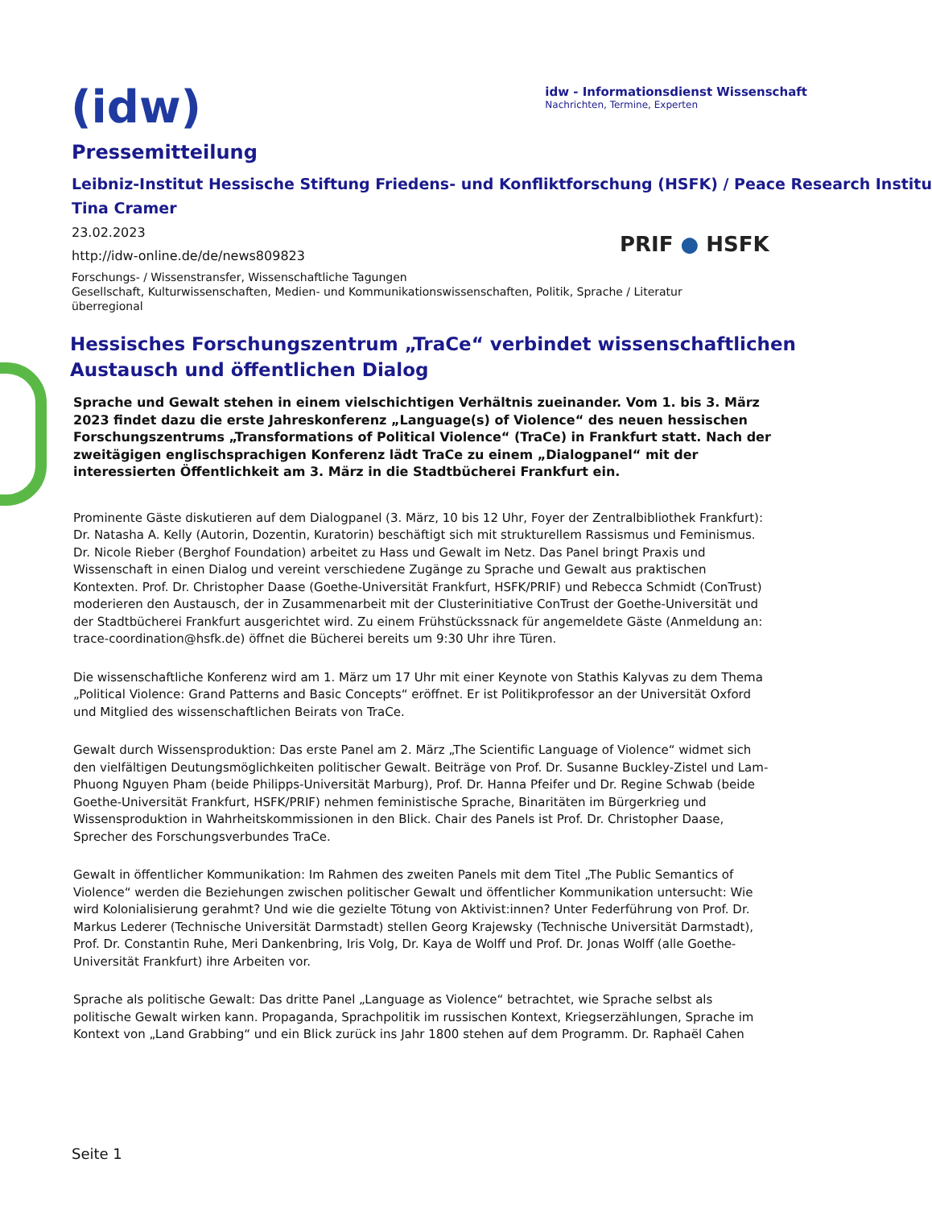(idw)
idw - Informationsdienst Wissenschaft
Nachrichten, Termine, Experten
Pressemitteilung
Leibniz-Institut Hessische Stiftung Friedens- und Konfliktforschung (HSFK) / Peace Research Institu
Tina Cramer
23.02.2023
http://idw-online.de/de/news809823
Forschungs- / Wissenstransfer, Wissenschaftliche Tagungen
Gesellschaft, Kulturwissenschaften, Medien- und Kommunikationswissenschaften, Politik, Sprache / Literatur
überregional
PRIF ● HSFK
Hessisches Forschungszentrum „TraCe“ verbindet wissenschaftlichen Austausch und öffentlichen Dialog
Sprache und Gewalt stehen in einem vielschichtigen Verhältnis zueinander. Vom 1. bis 3. März 2023 findet dazu die erste Jahreskonferenz „Language(s) of Violence“ des neuen hessischen Forschungszentrums „Transformations of Political Violence“ (TraCe) in Frankfurt statt. Nach der zweitägigen englischsprachigen Konferenz lädt TraCe zu einem „Dialogpanel“ mit der interessierten Öffentlichkeit am 3. März in die Stadtbücherei Frankfurt ein.
Prominente Gäste diskutieren auf dem Dialogpanel (3. März, 10 bis 12 Uhr, Foyer der Zentralbibliothek Frankfurt): Dr. Natasha A. Kelly (Autorin, Dozentin, Kuratorin) beschäftigt sich mit strukturellem Rassismus und Feminismus. Dr. Nicole Rieber (Berghof Foundation) arbeitet zu Hass und Gewalt im Netz. Das Panel bringt Praxis und Wissenschaft in einen Dialog und vereint verschiedene Zugänge zu Sprache und Gewalt aus praktischen Kontexten. Prof. Dr. Christopher Daase (Goethe-Universität Frankfurt, HSFK/PRIF) und Rebecca Schmidt (ConTrust) moderieren den Austausch, der in Zusammenarbeit mit der Clusterinitiative ConTrust der Goethe-Universität und der Stadtbücherei Frankfurt ausgerichtet wird. Zu einem Frühstückssnack für angemeldete Gäste (Anmeldung an: trace-coordination@hsfk.de) öffnet die Bücherei bereits um 9:30 Uhr ihre Türen.
Die wissenschaftliche Konferenz wird am 1. März um 17 Uhr mit einer Keynote von Stathis Kalyvas zu dem Thema „Political Violence: Grand Patterns and Basic Concepts“ eröffnet. Er ist Politikprofessor an der Universität Oxford und Mitglied des wissenschaftlichen Beirats von TraCe.
Gewalt durch Wissensproduktion: Das erste Panel am 2. März „The Scientific Language of Violence“ widmet sich den vielfältigen Deutungsmöglichkeiten politischer Gewalt. Beiträge von Prof. Dr. Susanne Buckley-Zistel und Lam-Phuong Nguyen Pham (beide Philipps-Universität Marburg), Prof. Dr. Hanna Pfeifer und Dr. Regine Schwab (beide Goethe-Universität Frankfurt, HSFK/PRIF) nehmen feministische Sprache, Binaritäten im Bürgerkrieg und Wissensproduktion in Wahrheitskommissionen in den Blick. Chair des Panels ist Prof. Dr. Christopher Daase, Sprecher des Forschungsverbundes TraCe.
Gewalt in öffentlicher Kommunikation: Im Rahmen des zweiten Panels mit dem Titel „The Public Semantics of Violence“ werden die Beziehungen zwischen politischer Gewalt und öffentlicher Kommunikation untersucht: Wie wird Kolonialisierung gerahmt? Und wie die gezielte Tötung von Aktivist:innen? Unter Federführung von Prof. Dr. Markus Lederer (Technische Universität Darmstadt) stellen Georg Krajewsky (Technische Universität Darmstadt), Prof. Dr. Constantin Ruhe, Meri Dankenbring, Iris Volg, Dr. Kaya de Wolff und Prof. Dr. Jonas Wolff (alle Goethe-Universität Frankfurt) ihre Arbeiten vor.
Sprache als politische Gewalt: Das dritte Panel „Language as Violence“ betrachtet, wie Sprache selbst als politische Gewalt wirken kann. Propaganda, Sprachpolitik im russischen Kontext, Kriegserzählungen, Sprache im Kontext von „Land Grabbing“ und ein Blick zurück ins Jahr 1800 stehen auf dem Programm. Dr. Raphaël Cahen
Seite 1